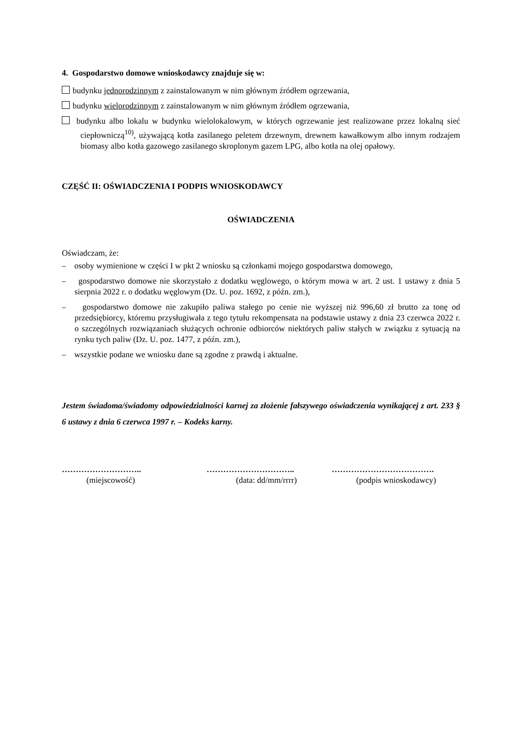4. Gospodarstwo domowe wnioskodawcy znajduje się w:
budynku jednorodzinnym z zainstalowanym w nim głównym źródłem ogrzewania,
budynku wielorodzinnym z zainstalowanym w nim głównym źródłem ogrzewania,
budynku albo lokalu w budynku wielolokalowym, w których ogrzewanie jest realizowane przez lokalną sieć ciepłowniczą<sup>10)</sup>, używającą kotła zasilanego peletem drzewnym, drewnem kawałkowym albo innym rodzajem biomasy albo kotła gazowego zasilanego skroplonym gazem LPG, albo kotła na olej opałowy.
CZĘŚĆ II: OŚWIADCZENIA I PODPIS WNIOSKODAWCY
OŚWIADCZENIA
Oświadczam, że:
– osoby wymienione w części I w pkt 2 wniosku są członkami mojego gospodarstwa domowego,
– gospodarstwo domowe nie skorzystało z dodatku węglowego, o którym mowa w art. 2 ust. 1 ustawy z dnia 5 sierpnia 2022 r. o dodatku węglowym (Dz. U. poz. 1692, z późn. zm.),
– gospodarstwo domowe nie zakupiło paliwa stałego po cenie nie wyższej niż 996,60 zł brutto za tonę od przedsiębiorcy, któremu przysługiwała z tego tytułu rekompensata na podstawie ustawy z dnia 23 czerwca 2022 r. o szczególnych rozwiązaniach służących ochronie odbiorców niektórych paliw stałych w związku z sytuacją na rynku tych paliw (Dz. U. poz. 1477, z późn. zm.),
– wszystkie podane we wniosku dane są zgodne z prawdą i aktualne.
Jestem świadoma/świadomy odpowiedzialności karnej za złożenie fałszywego oświadczenia wynikającej z art. 233 § 6 ustawy z dnia 6 czerwca 1997 r. – Kodeks karny.
………………………..
(miejscowość)
…………………………..
(data: dd/mm/rrrr)
……………………………….
(podpis wnioskodawcy)